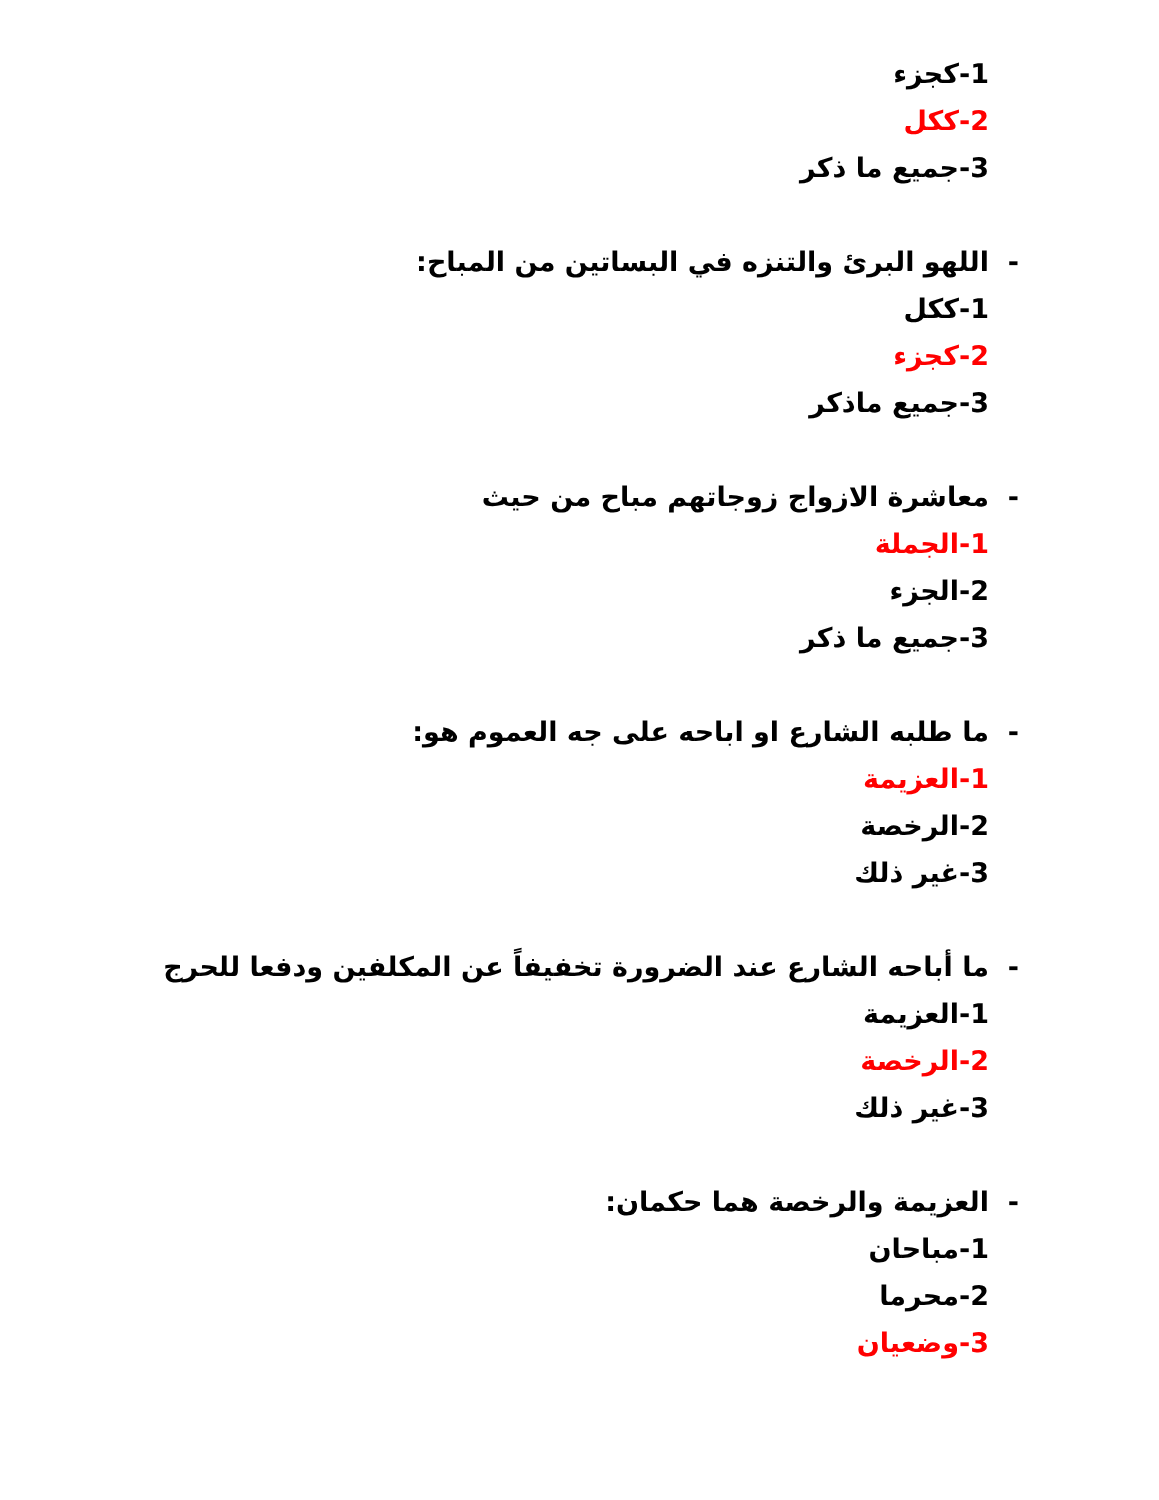1-كجزء
2-ككل
3-جميع ما ذكر
- اللهو البرئ والتنزه في البساتين من المباح:
1-ككل
2-كجزء
3-جميع ماذكر
- معاشرة الازواج زوجاتهم مباح من حيث
1-الجملة
2-الجزء
3-جميع ما ذكر
- ما طلبه الشارع او اباحه على جه العموم هو:
1-العزيمة
2-الرخصة
3-غير ذلك
- ما أباحه الشارع عند الضرورة تخفيفاً عن المكلفين ودفعا للحرج
1-العزيمة
2-الرخصة
3-غير ذلك
- العزيمة والرخصة هما حكمان:
1-مباحان
2-محرما
3-وضعيان